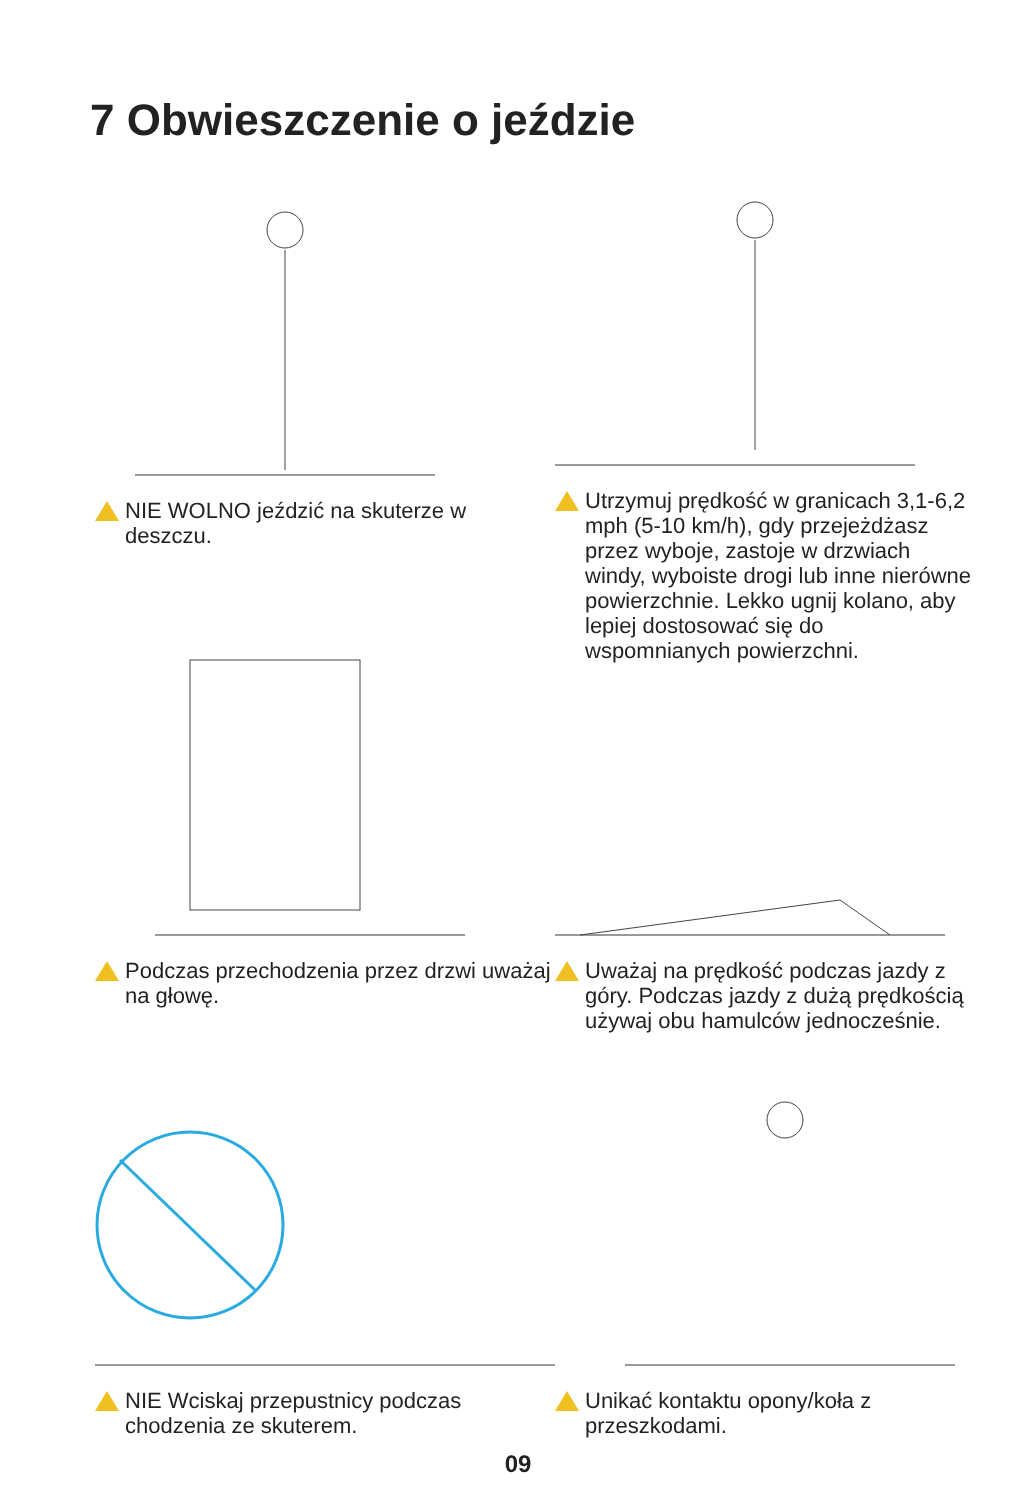7 Obwieszczenie o jeździe
NIE WOLNO jeździć na skuterze w deszczu.
Utrzymuj prędkość w granicach 3,1-6,2 mph (5-10 km/h), gdy przejeżdżasz przez wyboje, zastoje w drzwiach windy, wyboiste drogi lub inne nierówne powierzchnie. Lekko ugnij kolano, aby lepiej dostosować się do wspomnianych powierzchni.
Podczas przechodzenia przez drzwi uważaj na głowę.
Uważaj na prędkość podczas jazdy z góry. Podczas jazdy z dużą prędkością używaj obu hamulców jednocześnie.
NIE Wciskaj przepustnicy podczas chodzenia ze skuterem.
Unikać kontaktu opony/koła z przeszkodami.
09